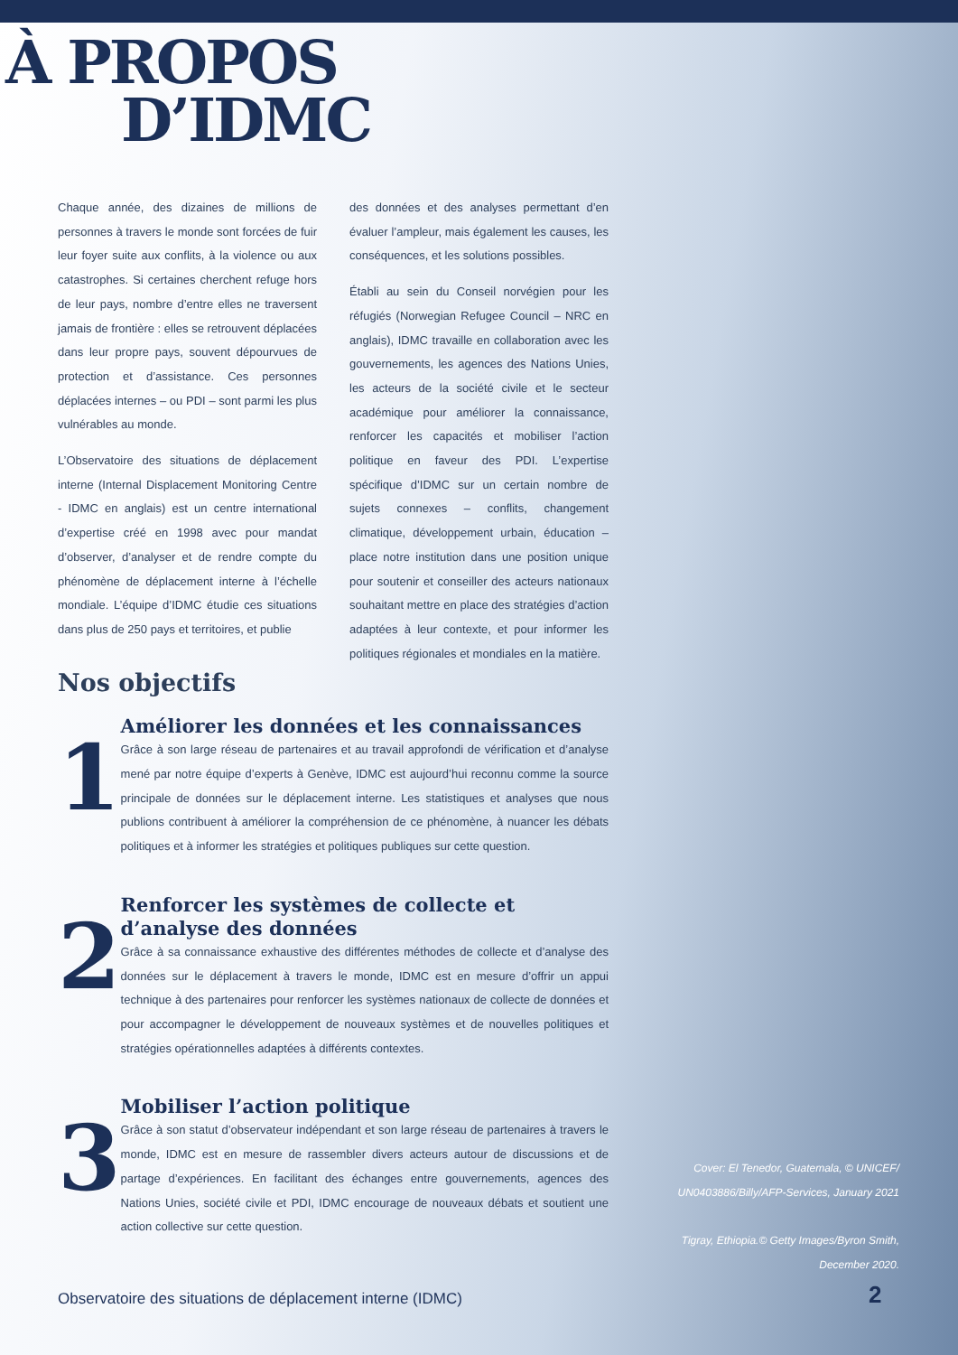À PROPOS
D’IDMC
Chaque année, des dizaines de millions de personnes à travers le monde sont forcées de fuir leur foyer suite aux conflits, à la violence ou aux catastrophes. Si certaines cherchent refuge hors de leur pays, nombre d’entre elles ne traversent jamais de frontière : elles se retrouvent déplacées dans leur propre pays, souvent dépourvues de protection et d’assistance. Ces personnes déplacées internes – ou PDI – sont parmi les plus vulnérables au monde.
L’Observatoire des situations de déplacement interne (Internal Displacement Monitoring Centre - IDMC en anglais) est un centre international d’expertise créé en 1998 avec pour mandat d’observer, d’analyser et de rendre compte du phénomène de déplacement interne à l’échelle mondiale. L’équipe d’IDMC étudie ces situations dans plus de 250 pays et territoires, et publie
des données et des analyses permettant d’en évaluer l’ampleur, mais également les causes, les conséquences, et les solutions possibles.
Établi au sein du Conseil norvégien pour les réfugiés (Norwegian Refugee Council – NRC en anglais), IDMC travaille en collaboration avec les gouvernements, les agences des Nations Unies, les acteurs de la société civile et le secteur académique pour améliorer la connaissance, renforcer les capacités et mobiliser l’action politique en faveur des PDI. L’expertise spécifique d’IDMC sur un certain nombre de sujets connexes – conflits, changement climatique, développement urbain, éducation – place notre institution dans une position unique pour soutenir et conseiller des acteurs nationaux souhaitant mettre en place des stratégies d’action adaptées à leur contexte, et pour informer les politiques régionales et mondiales en la matière.
Nos objectifs
1
Améliorer les données et les connaissances
Grâce à son large réseau de partenaires et au travail approfondi de vérification et d’analyse mené par notre équipe d’experts à Genève, IDMC est aujourd’hui reconnu comme la source principale de données sur le déplacement interne. Les statistiques et analyses que nous publions contribuent à améliorer la compréhension de ce phénomène, à nuancer les débats politiques et à informer les stratégies et politiques publiques sur cette question.
2
Renforcer les systèmes de collecte et d’analyse des données
Grâce à sa connaissance exhaustive des différentes méthodes de collecte et d’analyse des données sur le déplacement à travers le monde, IDMC est en mesure d’offrir un appui technique à des partenaires pour renforcer les systèmes nationaux de collecte de données et pour accompagner le développement de nouveaux systèmes et de nouvelles politiques et stratégies opérationnelles adaptées à différents contextes.
3
Mobiliser l’action politique
Grâce à son statut d’observateur indépendant et son large réseau de partenaires à travers le monde, IDMC est en mesure de rassembler divers acteurs autour de discussions et de partage d’expériences. En facilitant des échanges entre gouvernements, agences des Nations Unies, société civile et PDI, IDMC encourage de nouveaux débats et soutient une action collective sur cette question.
Cover: El Tenedor, Guatemala, © UNICEF/ UN0403886/Billy/AFP-Services, January 2021
Tigray, Ethiopia.© Getty Images/Byron Smith, December 2020.
Observatoire des situations de déplacement interne (IDMC)
2